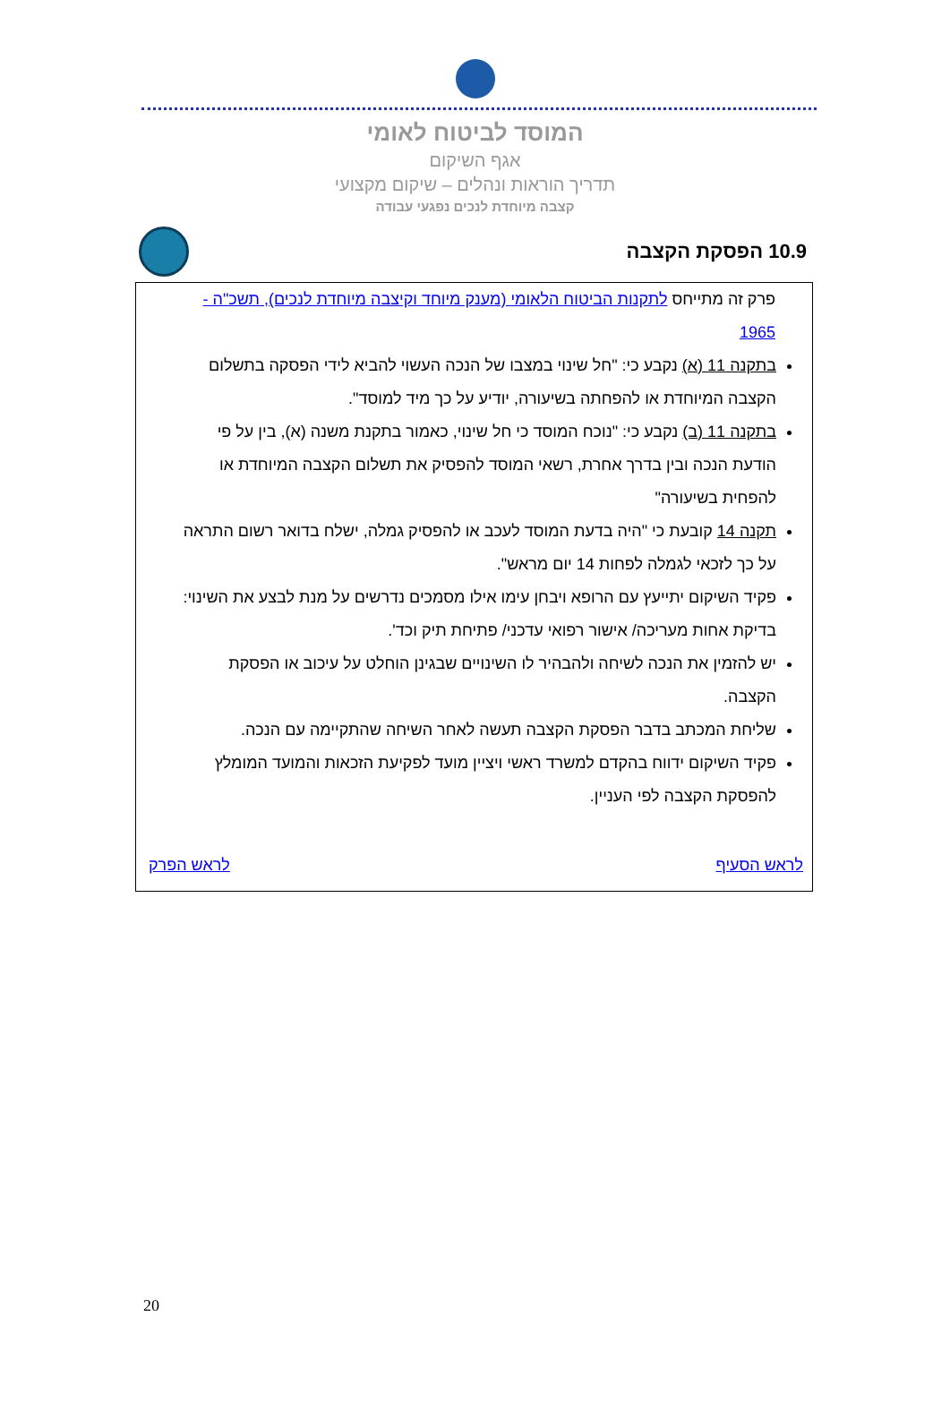המוסד לביטוח לאומי
אגף השיקום
תדריך הוראות ונהלים – שיקום מקצועי
קצבה מיוחדת לנכים נפגעי עבודה
10.9 הפסקת הקצבה
פרק זה מתייחס לתקנות הביטוח הלאומי (מענק מיוחד וקיצבה מיוחדת לנכים), תשכ"ה - 1965
בתקנה 11 (א) נקבע כי: "חל שינוי במצבו של הנכה העשוי להביא לידי הפסקה בתשלום הקצבה המיוחדת או להפחתה בשיעורה, יודיע על כך מיד למוסד".
בתקנה 11 (ב) נקבע כי: "נוכח המוסד כי חל שינוי, כאמור בתקנת משנה (א), בין על פי הודעת הנכה ובין בדרך אחרת, רשאי המוסד להפסיק את תשלום הקצבה המיוחדת או להפחית בשיעורה"
תקנה 14 קובעת כי "היה בדעת המוסד לעכב או להפסיק גמלה, ישלח בדואר רשום התראה על כך לזכאי לגמלה לפחות 14 יום מראש".
פקיד השיקום יתייעץ עם הרופא ויבחן עימו אילו מסמכים נדרשים על מנת לבצע את השינוי: בדיקת אחות מעריכה/ אישור רפואי עדכני/ פתיחת תיק וכד'.
יש להזמין את הנכה לשיחה ולהבהיר לו השינויים שבגינן הוחלט על עיכוב או הפסקת הקצבה.
שליחת המכתב בדבר הפסקת הקצבה תעשה לאחר השיחה שהתקיימה עם הנכה.
פקיד השיקום ידווח בהקדם למשרד ראשי ויציין מועד לפקיעת הזכאות והמועד המומלץ להפסקת הקצבה לפי העניין.
לראש הסעיף לראש הפרק
20